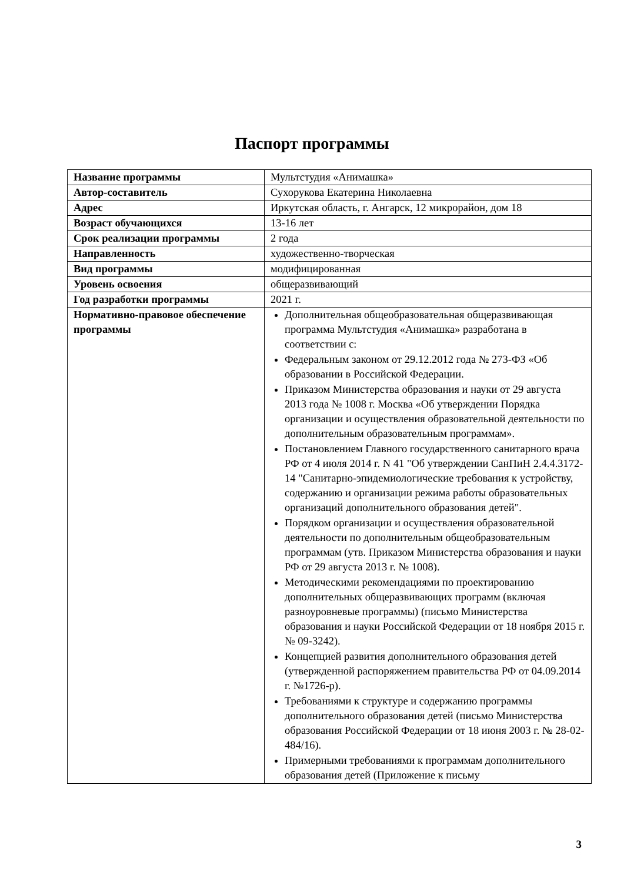Паспорт программы
| Название программы | Мультстудия «Анимашка» |
| Автор-составитель | Сухорукова Екатерина Николаевна |
| Адрес | Иркутская область, г. Ангарск, 12 микрорайон, дом 18 |
| Возраст обучающихся | 13-16 лет |
| Срок реализации программы | 2 года |
| Направленность | художественно-творческая |
| Вид программы | модифицированная |
| Уровень освоения | общеразвивающий |
| Год разработки программы | 2021 г. |
| Нормативно-правовое обеспечение программы | Дополнительная общеобразовательная общеразвивающая программа Мультстудия «Анимашка» разработана в соответствии с: Федеральным законом от 29.12.2012 года № 273-ФЗ «Об образовании в Российской Федерации. Приказом Министерства образования и науки от 29 августа 2013 года № 1008 г. Москва «Об утверждении Порядка организации и осуществления образовательной деятельности по дополнительным образовательным программам». Постановлением Главного государственного санитарного врача РФ от 4 июля 2014 г. N 41 "Об утверждении СанПиН 2.4.4.3172-14 "Санитарно-эпидемиологические требования к устройству, содержанию и организации режима работы образовательных организаций дополнительного образования детей". Порядком организации и осуществления образовательной деятельности по дополнительным общеобразовательным программам (утв. Приказом Министерства образования и науки РФ от 29 августа 2013 г. № 1008). Методическими рекомендациями по проектированию дополнительных общеразвивающих программ (включая разноуровневые программы) (письмо Министерства образования и науки Российской Федерации от 18 ноября 2015 г. № 09-3242). Концепцией развития дополнительного образования детей (утвержденной распоряжением правительства РФ от 04.09.2014 г. №1726-р). Требованиями к структуре и содержанию программы дополнительного образования детей (письмо Министерства образования Российской Федерации от 18 июня 2003 г. № 28-02-484/16). Примерными требованиями к программам дополнительного образования детей (Приложение к письму |
3